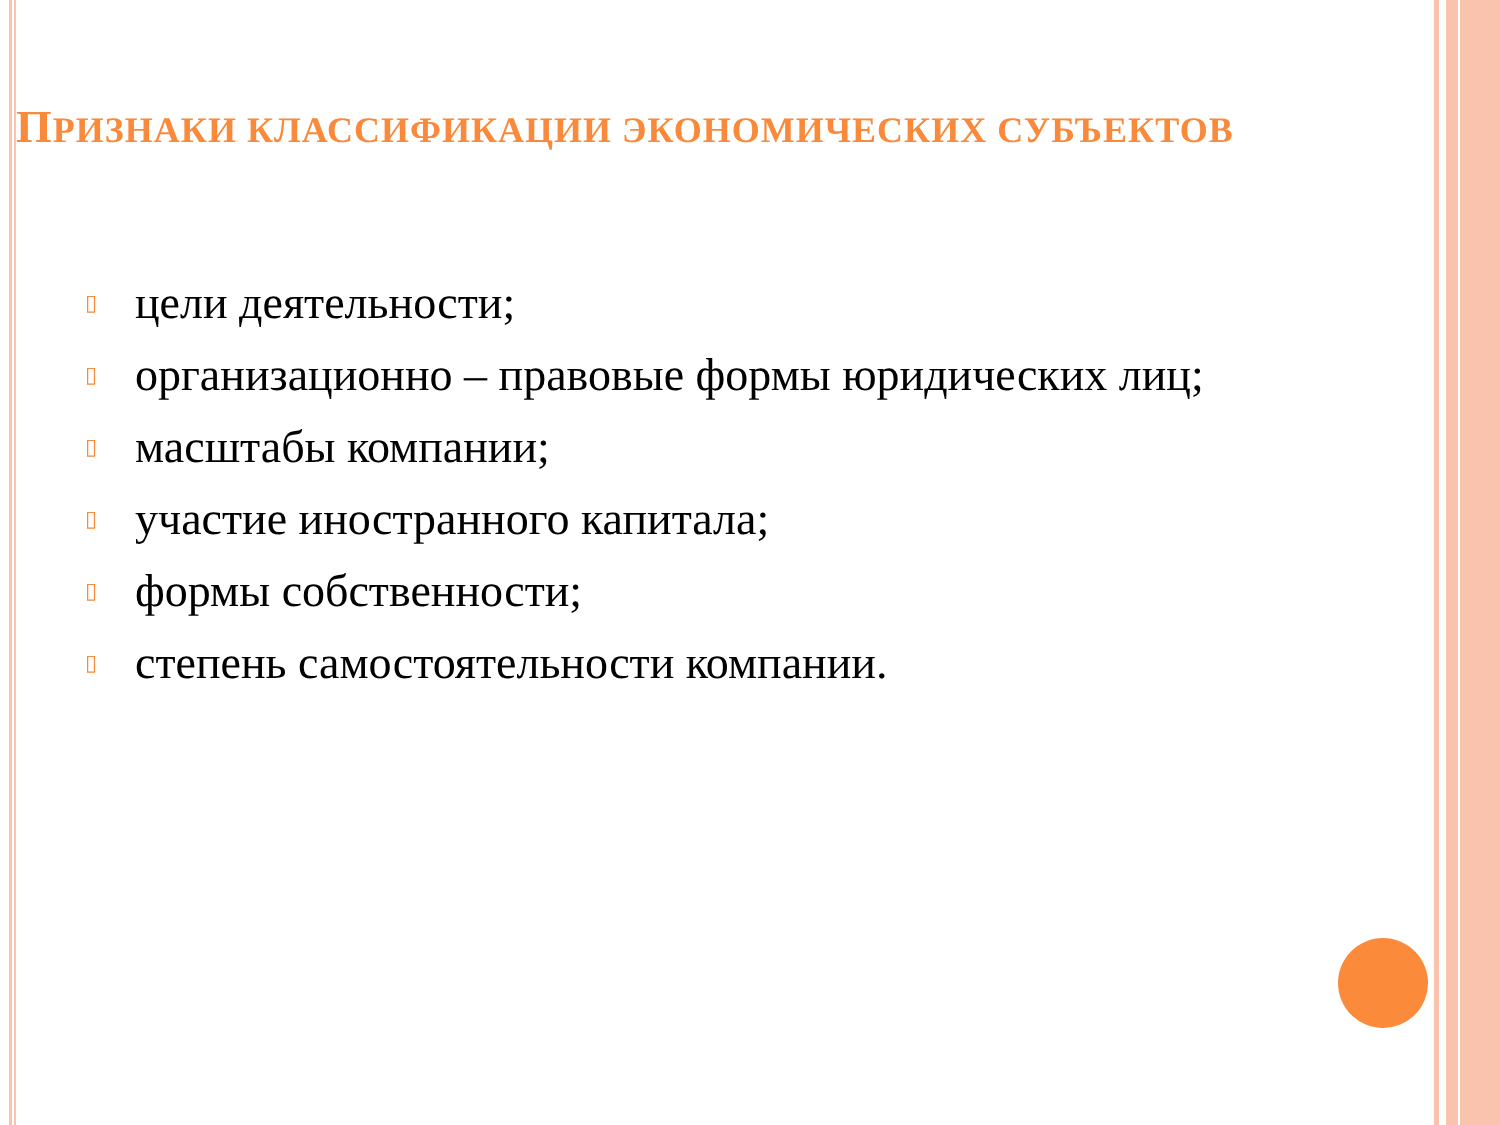ПРИЗНАКИ КЛАССИФИКАЦИИ ЭКОНОМИЧЕСКИХ СУБЪЕКТОВ
▯ цели деятельности;
▯ организационно – правовые формы юридических лиц;
▯ масштабы компании;
▯ участие иностранного капитала;
▯ формы собственности;
▯ степень самостоятельности компании.